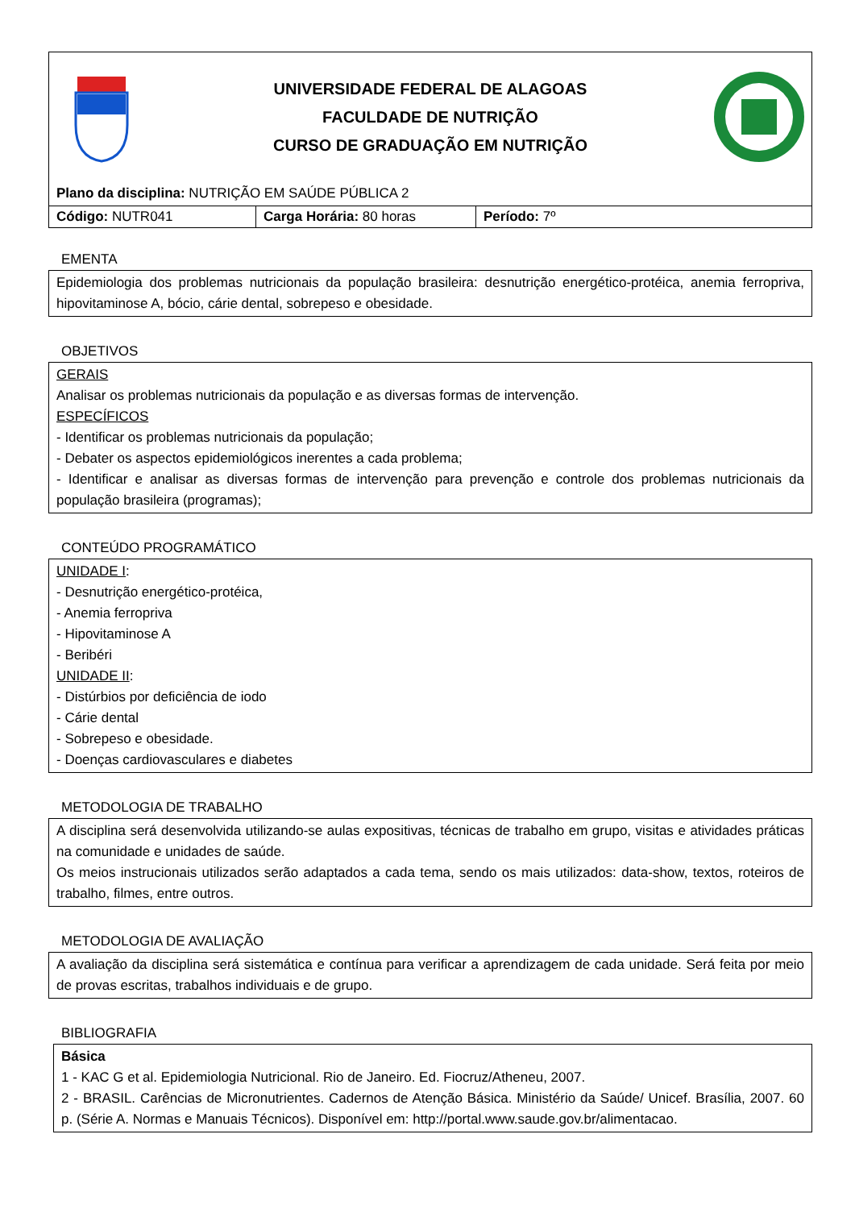UNIVERSIDADE FEDERAL DE ALAGOAS
FACULDADE DE NUTRIÇÃO
CURSO DE GRADUAÇÃO EM NUTRIÇÃO
Plano da disciplina: NUTRIÇÃO EM SAÚDE PÚBLICA 2
Código: NUTR041 Carga Horária: 80 horas Período: 7º
EMENTA
Epidemiologia dos problemas nutricionais da população brasileira: desnutrição energético-protéica, anemia ferropriva, hipovitaminose A, bócio, cárie dental, sobrepeso e obesidade.
OBJETIVOS
GERAIS
Analisar os problemas nutricionais da população e as diversas formas de intervenção.
ESPECÍFICOS
- Identificar os problemas nutricionais da população;
- Debater os aspectos epidemiológicos inerentes a cada problema;
- Identificar e analisar as diversas formas de intervenção para prevenção e controle dos problemas nutricionais da população brasileira (programas);
CONTEÚDO PROGRAMÁTICO
UNIDADE I:
- Desnutrição energético-protéica,
- Anemia ferropriva
- Hipovitaminose A
- Beribéri
UNIDADE II:
- Distúrbios por deficiência de iodo
- Cárie dental
- Sobrepeso e obesidade.
- Doenças cardiovasculares e diabetes
METODOLOGIA DE TRABALHO
A disciplina será desenvolvida utilizando-se aulas expositivas, técnicas de trabalho em grupo, visitas e atividades práticas na comunidade e unidades de saúde.
Os meios instrucionais utilizados serão adaptados a cada tema, sendo os mais utilizados: data-show, textos, roteiros de trabalho, filmes, entre outros.
METODOLOGIA DE AVALIAÇÃO
A avaliação da disciplina será sistemática e contínua para verificar a aprendizagem de cada unidade. Será feita por meio de provas escritas, trabalhos individuais e de grupo.
BIBLIOGRAFIA
Básica
1 - KAC G et al. Epidemiologia Nutricional. Rio de Janeiro. Ed. Fiocruz/Atheneu, 2007.
2 - BRASIL. Carências de Micronutrientes. Cadernos de Atenção Básica. Ministério da Saúde/ Unicef. Brasília, 2007. 60 p. (Série A. Normas e Manuais Técnicos). Disponível em: http://portal.www.saude.gov.br/alimentacao.